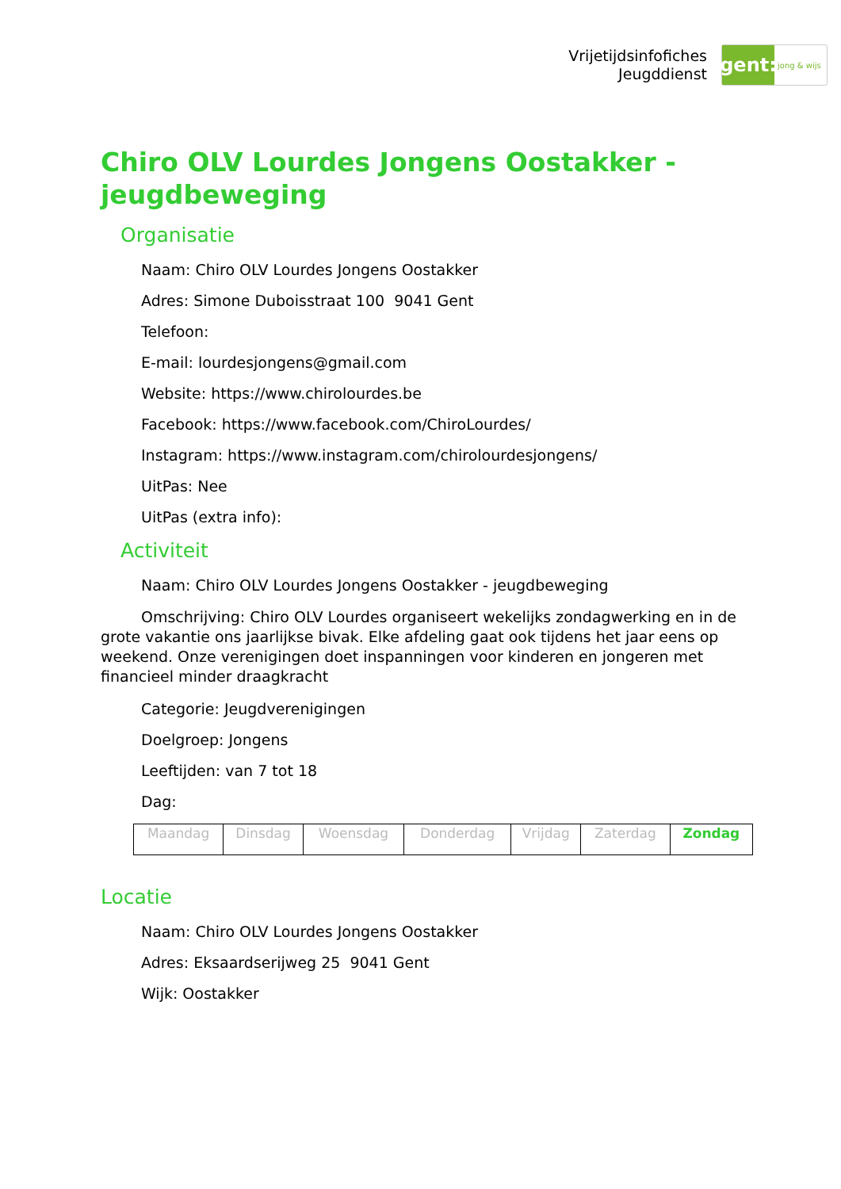Vrijetijdsinfofiches
Jeugddienst
gent:
jong & wijs
Chiro OLV Lourdes Jongens Oostakker - jeugdbeweging
Organisatie
Naam: Chiro OLV Lourdes Jongens Oostakker
Adres: Simone Duboisstraat 100 9041 Gent
Telefoon:
E-mail: lourdesjongens@gmail.com
Website: https://www.chirolourdes.be
Facebook: https://www.facebook.com/ChiroLourdes/
Instagram: https://www.instagram.com/chirolourdesjongens/
UitPas: Nee
UitPas (extra info):
Activiteit
Naam: Chiro OLV Lourdes Jongens Oostakker - jeugdbeweging
Omschrijving: Chiro OLV Lourdes organiseert wekelijks zondagwerking en in de grote vakantie ons jaarlijkse bivak. Elke afdeling gaat ook tijdens het jaar eens op weekend. Onze verenigingen doet inspanningen voor kinderen en jongeren met financieel minder draagkracht
Categorie: Jeugdverenigingen
Doelgroep: Jongens
Leeftijden: van 7 tot 18
Dag:
| Maandag | Dinsdag | Woensdag | Donderdag | Vrijdag | Zaterdag | Zondag |
Locatie
Naam: Chiro OLV Lourdes Jongens Oostakker
Adres: Eksaardserijweg 25 9041 Gent
Wijk: Oostakker